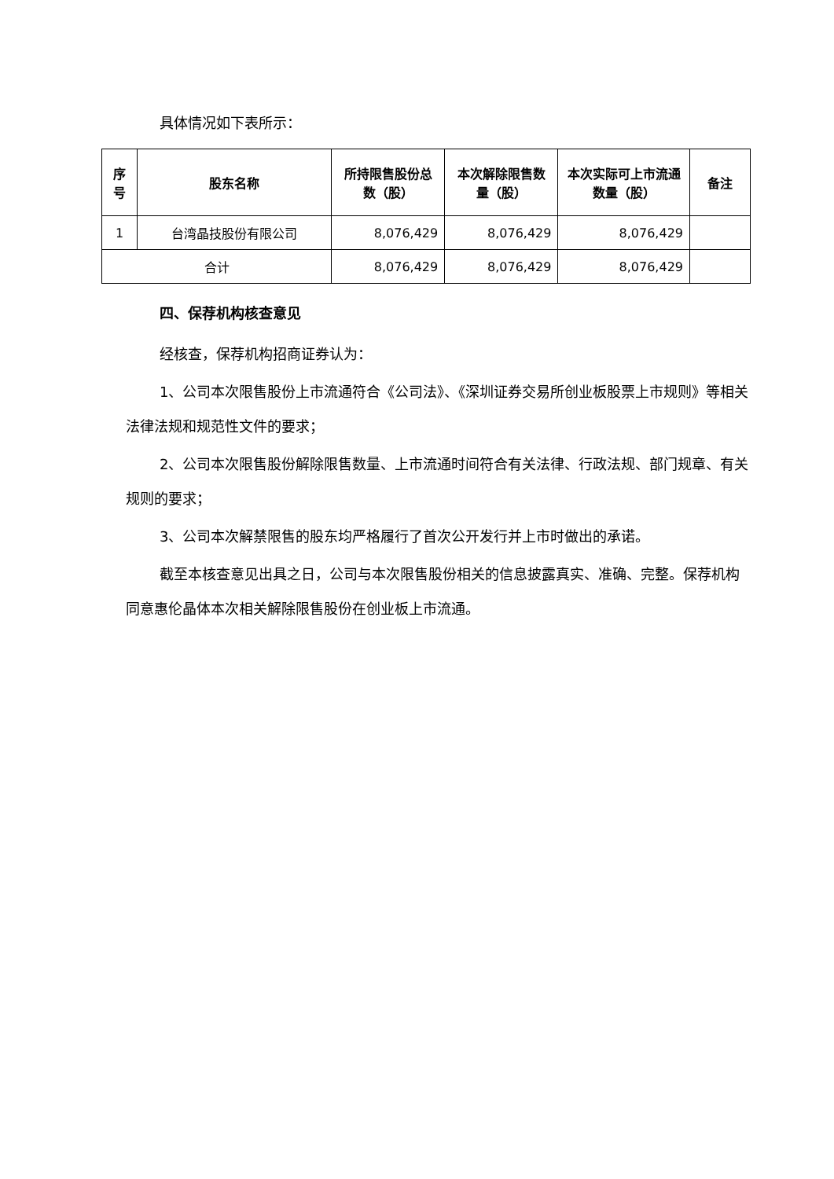具体情况如下表所示：
| 序号 | 股东名称 | 所持限售股份总数（股） | 本次解除限售数量（股） | 本次实际可上市流通数量（股） | 备注 |
| --- | --- | --- | --- | --- | --- |
| 1 | 台湾晶技股份有限公司 | 8,076,429 | 8,076,429 | 8,076,429 | |
| 合计 | | 8,076,429 | 8,076,429 | 8,076,429 | |
四、保荐机构核查意见
经核查，保荐机构招商证券认为：
1、公司本次限售股份上市流通符合《公司法》、《深圳证券交易所创业板股票上市规则》等相关法律法规和规范性文件的要求；
2、公司本次限售股份解除限售数量、上市流通时间符合有关法律、行政法规、部门规章、有关规则的要求；
3、公司本次解禁限售的股东均严格履行了首次公开发行并上市时做出的承诺。
截至本核查意见出具之日，公司与本次限售股份相关的信息披露真实、准确、完整。保荐机构同意惠伦晶体本次相关解除限售股份在创业板上市流通。